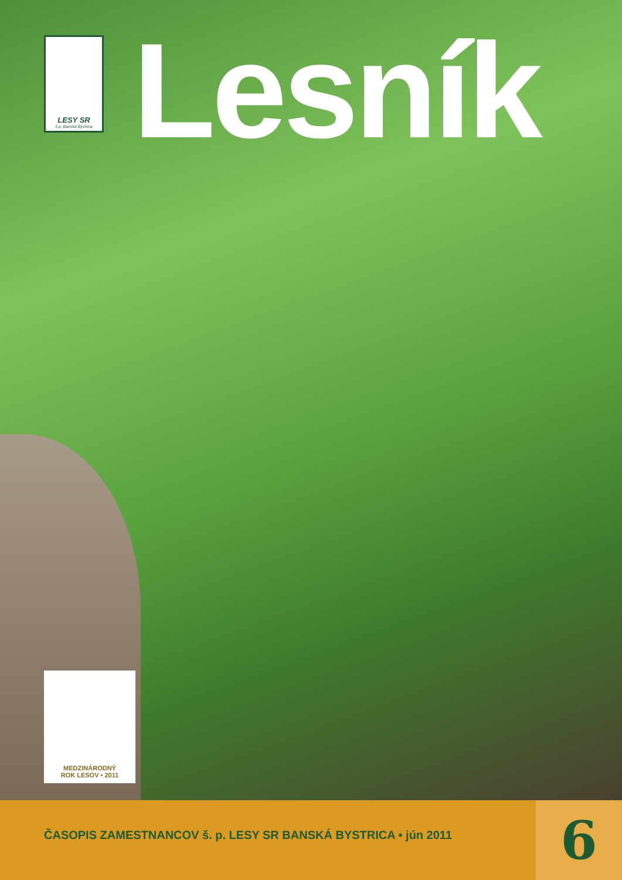LESY SR
š.p. Banská Bystrica
Lesník
MEDZINÁRODNÝ
ROK LESOV • 2011
ČASOPIS ZAMESTNANCOV š. p. LESY SR BANSKÁ BYSTRICA • jún 2011
6